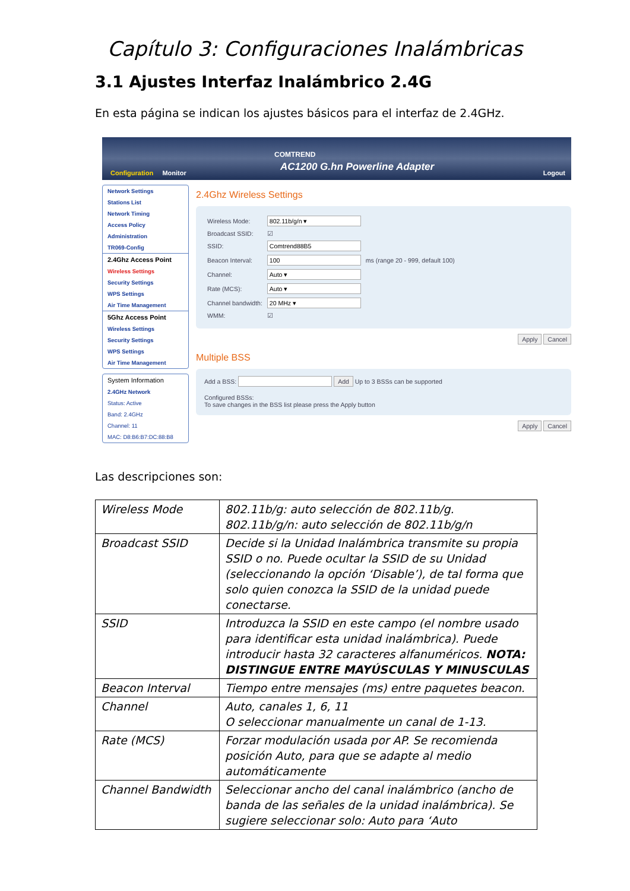Capítulo 3: Configuraciones Inalámbricas
3.1 Ajustes Interfaz Inalámbrico 2.4G
En esta página se indican los ajustes básicos para el interfaz de 2.4GHz.
COMTREND
AC1200 G.hn Powerline Adapter
Configuration Monitor Logout
Network Settings
Stations List
Network Timing
Access Policy
Administration
TR069-Config
2.4Ghz Access Point
Wireless Settings
Security Settings
WPS Settings
Air Time Management
5Ghz Access Point
Wireless Settings
Security Settings
WPS Settings
Air Time Management
System Information
2.4GHz Network
Status: Active
Band: 2.4GHz
Channel: 11
MAC: D8:B6:B7:DC:88:B8
2.4Ghz Wireless Settings
| Wireless Mode: | 802.11b/g/n ▾ | |
| Broadcast SSID: | ☑ | |
| SSID: | Comtrend88B5 | |
| Beacon Interval: | 100 | ms (range 20 - 999, default 100) |
| Channel: | Auto ▾ | |
| Rate (MCS): | Auto ▾ | |
| Channel bandwidth: | 20 MHz ▾ | |
| WMM: | ☑ | |
Apply Cancel
Multiple BSS
Add a BSS: Add Up to 3 BSSs can be supported
Configured BSSs:
To save changes in the BSS list please press the Apply button
Apply Cancel
Las descripciones son:
| Wireless Mode | 802.11b/g: auto selección de 802.11b/g. 802.11b/g/n: auto selección de 802.11b/g/n |
| Broadcast SSID | Decide si la Unidad Inalámbrica transmite su propia SSID o no. Puede ocultar la SSID de su Unidad (seleccionando la opción ‘Disable’), de tal forma que solo quien conozca la SSID de la unidad puede conectarse. |
| SSID | Introduzca la SSID en este campo (el nombre usado para identificar esta unidad inalámbrica). Puede introducir hasta 32 caracteres alfanuméricos. NOTA: DISTINGUE ENTRE MAYÚSCULAS Y MINUSCULAS |
| Beacon Interval | Tiempo entre mensajes (ms) entre paquetes beacon. |
| Channel | Auto, canales 1, 6, 11 O seleccionar manualmente un canal de 1-13. |
| Rate (MCS) | Forzar modulación usada por AP. Se recomienda posición Auto, para que se adapte al medio automáticamente |
| Channel Bandwidth | Seleccionar ancho del canal inalámbrico (ancho de banda de las señales de la unidad inalámbrica). Se sugiere seleccionar solo: Auto para ‘Auto |